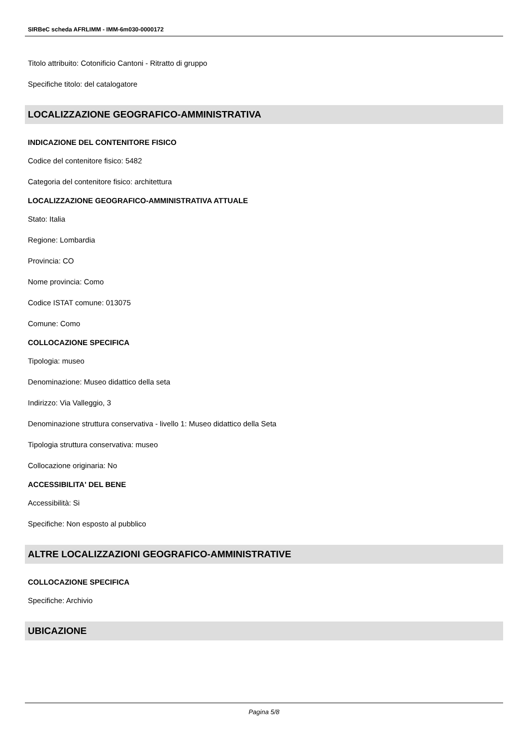SIRBeC scheda AFRLIMM - IMM-6m030-0000172
Titolo attribuito: Cotonificio Cantoni - Ritratto di gruppo
Specifiche titolo: del catalogatore
LOCALIZZAZIONE GEOGRAFICO-AMMINISTRATIVA
INDICAZIONE DEL CONTENITORE FISICO
Codice del contenitore fisico: 5482
Categoria del contenitore fisico: architettura
LOCALIZZAZIONE GEOGRAFICO-AMMINISTRATIVA ATTUALE
Stato: Italia
Regione: Lombardia
Provincia: CO
Nome provincia: Como
Codice ISTAT comune: 013075
Comune: Como
COLLOCAZIONE SPECIFICA
Tipologia: museo
Denominazione: Museo didattico della seta
Indirizzo: Via Valleggio, 3
Denominazione struttura conservativa - livello 1: Museo didattico della Seta
Tipologia struttura conservativa: museo
Collocazione originaria: No
ACCESSIBILITA' DEL BENE
Accessibilità: Si
Specifiche: Non esposto al pubblico
ALTRE LOCALIZZAZIONI GEOGRAFICO-AMMINISTRATIVE
COLLOCAZIONE SPECIFICA
Specifiche: Archivio
UBICAZIONE
Pagina 5/8